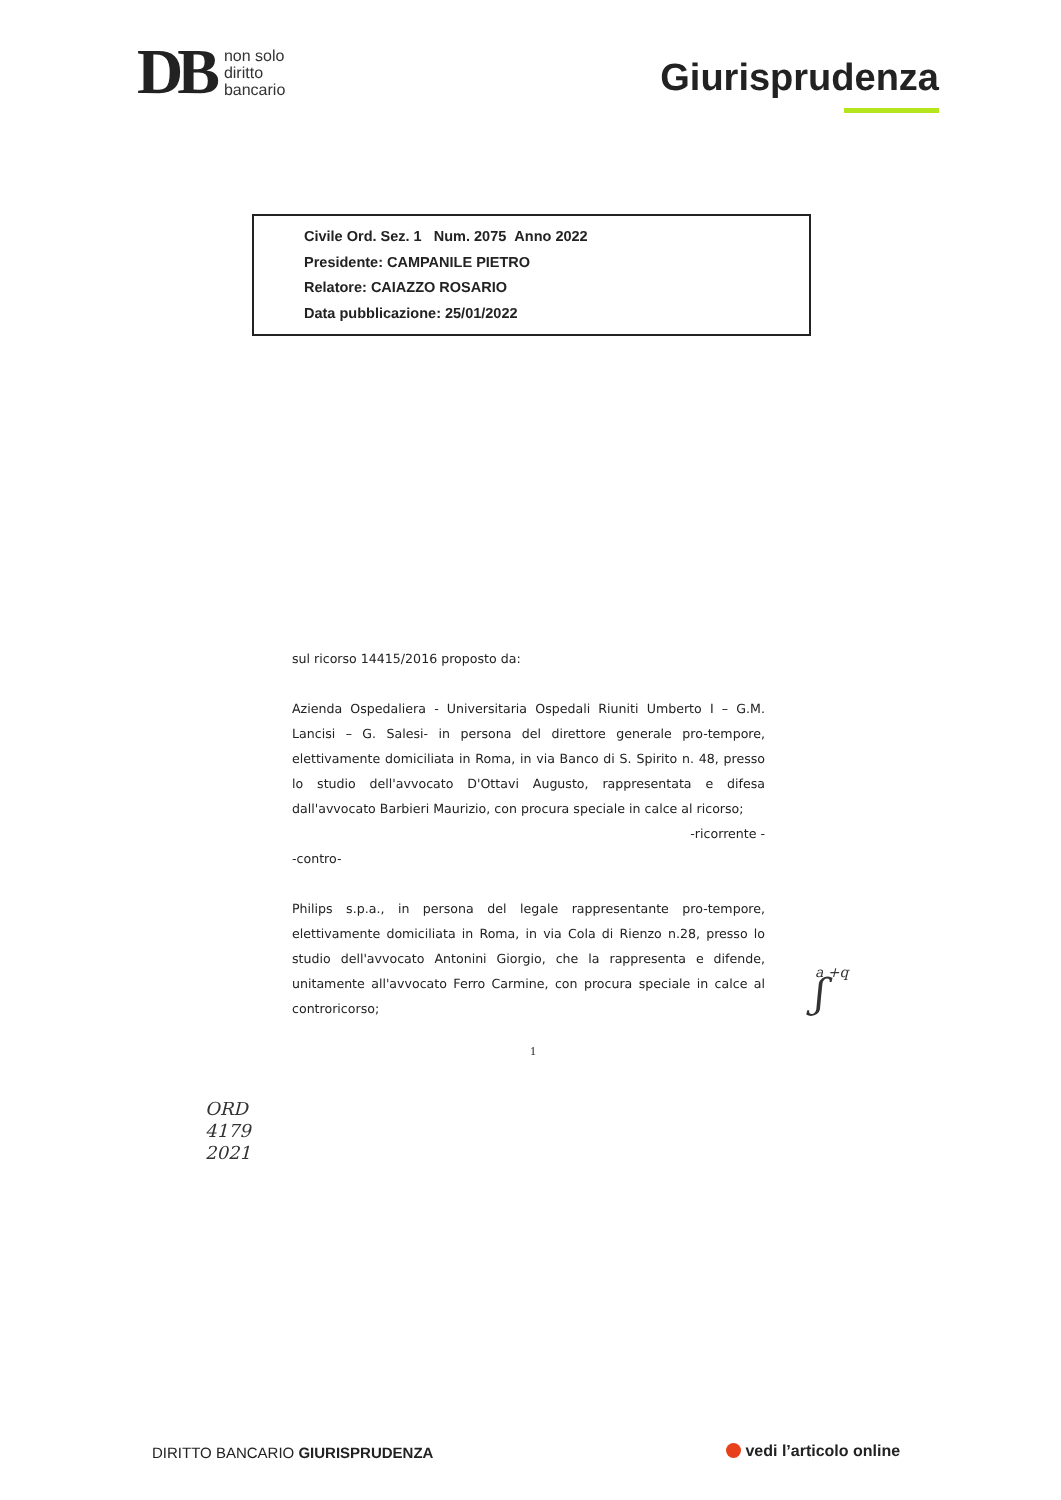DB non solo
diritto
bancario
Giurisprudenza
Civile Ord. Sez. 1 Num. 2075 Anno 2022
Presidente: CAMPANILE PIETRO
Relatore: CAIAZZO ROSARIO
Data pubblicazione: 25/01/2022
sul ricorso 14415/2016 proposto da:
Azienda Ospedaliera - Universitaria Ospedali Riuniti Umberto I – G.M. Lancisi – G. Salesi- in persona del direttore generale pro-tempore, elettivamente domiciliata in Roma, in via Banco di S. Spirito n. 48, presso lo studio dell'avvocato D'Ottavi Augusto, rappresentata e difesa dall'avvocato Barbieri Maurizio, con procura speciale in calce al ricorso;
-ricorrente -
-contro-
Philips s.p.a., in persona del legale rappresentante pro-tempore, elettivamente domiciliata in Roma, in via Cola di Rienzo n.28, presso lo studio dell'avvocato Antonini Giorgio, che la rappresenta e difende, unitamente all'avvocato Ferro Carmine, con procura speciale in calce al controricorso;
1
ʃ a +q
ORD
4179
2021
DIRITTO BANCARIO GIURISPRUDENZA
vedi l’articolo online